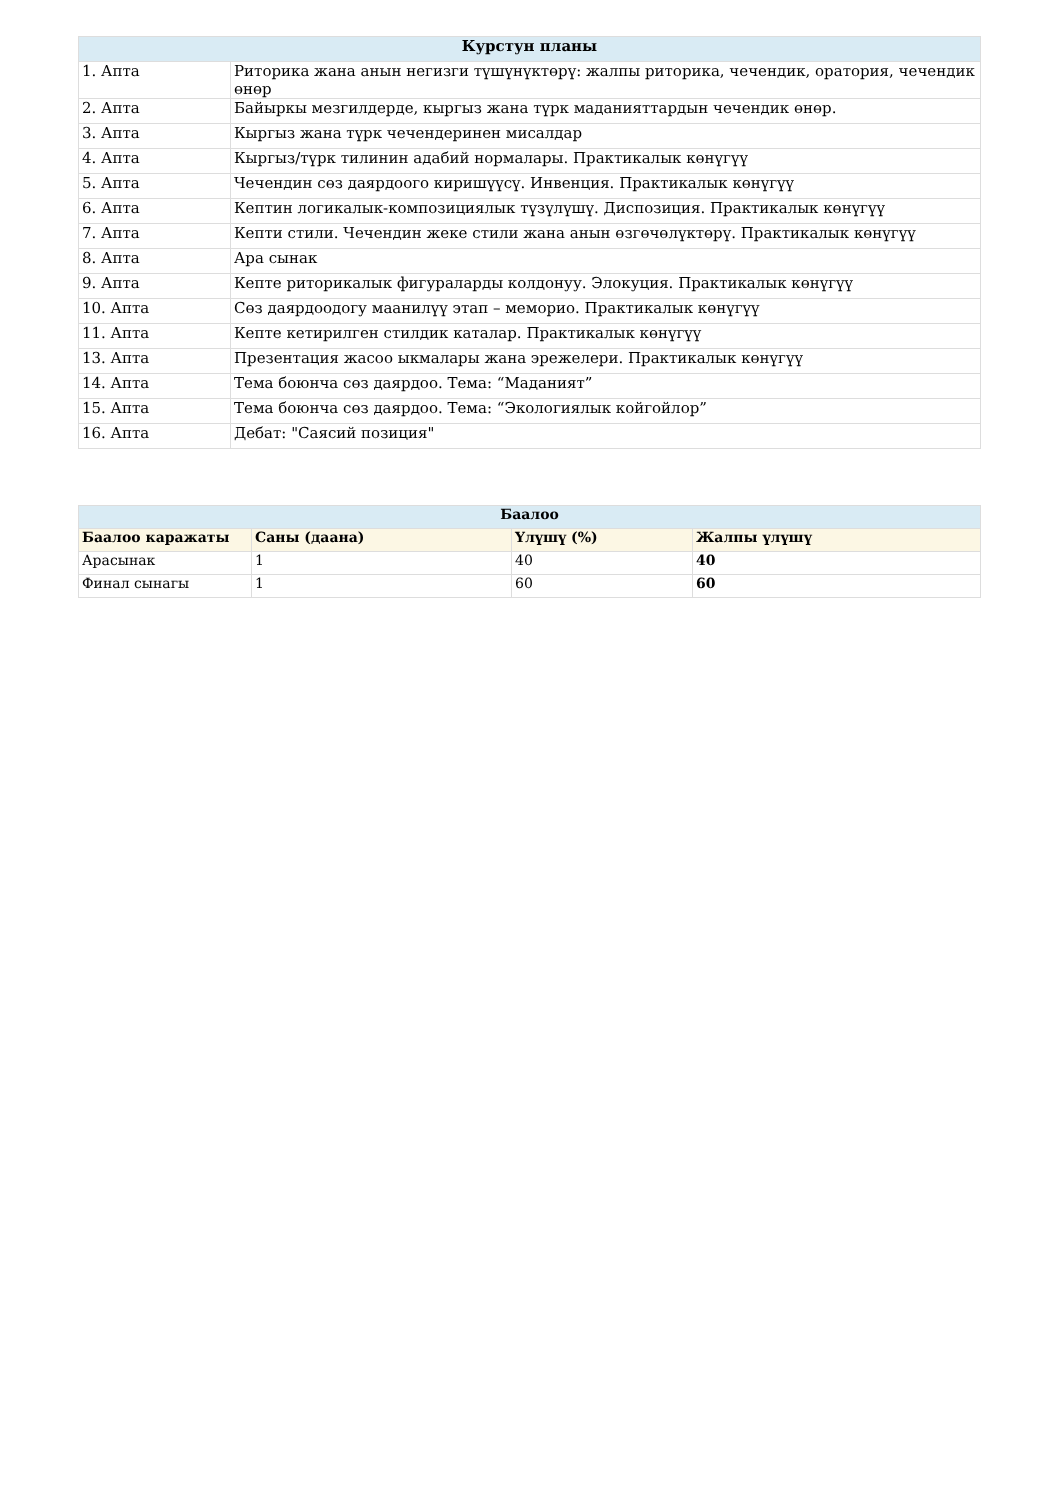| Курстун планы | |
| --- | --- |
| 1. Апта | Риторика жана анын негизги түшүнүктөрү: жалпы риторика, чечендик, оратория, чечендик өнөр |
| 2. Апта | Байыркы мезгилдерде, кыргыз жана түрк маданияттардын чечендик өнөр. |
| 3. Апта | Кыргыз жана түрк чечендеринен мисалдар |
| 4. Апта | Кыргыз/түрк тилинин адабий нормалары. Практикалык көнүгүү |
| 5. Апта | Чечендин сөз даярдоого киришүүсү. Инвенция. Практикалык көнүгүү |
| 6. Апта | Кептин логикалык-композициялык түзүлүшү. Диспозиция. Практикалык көнүгүү |
| 7. Апта | Кепти стили. Чечендин жеке стили жана анын өзгөчөлүктөрү. Практикалык көнүгүү |
| 8. Апта | Ара сынак |
| 9. Апта | Кепте риторикалык фигураларды колдонуу. Элокуция. Практикалык көнүгүү |
| 10. Апта | Сөз даярдоодогу маанилүү этап – меморио. Практикалык көнүгүү |
| 11. Апта | Кепте кетирилген стилдик каталар. Практикалык көнүгүү |
| 13. Апта | Презентация жасоо ыкмалары жана эрежелери. Практикалык көнүгүү |
| 14. Апта | Тема боюнча сөз даярдоо. Тема: “Маданият” |
| 15. Апта | Тема боюнча сөз даярдоо. Тема: “Экологиялык койгойлор” |
| 16. Апта | Дебат: "Саясий позиция" |
| Баалоо | | | |
| --- | --- | --- | --- |
| Баалоо каражаты | Саны (даана) | Үлүшү (%) | Жалпы үлүшү |
| Арасынак | 1 | 40 | 40 |
| Финал сынагы | 1 | 60 | 60 |